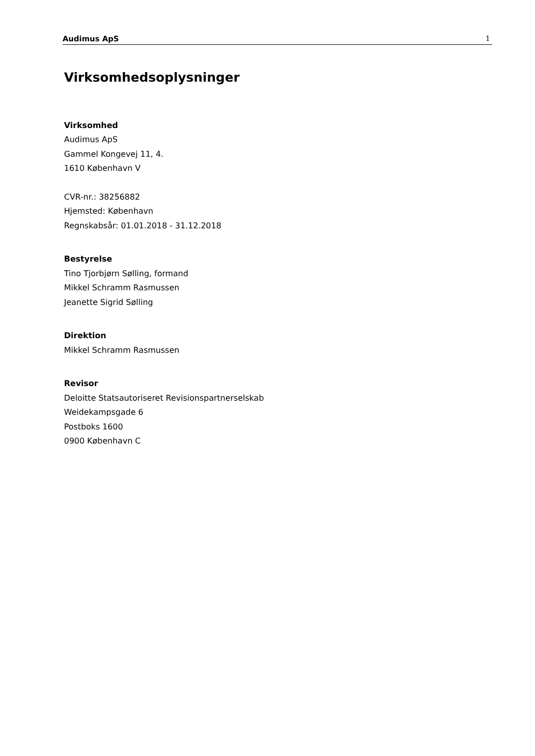Audimus ApS 1
Virksomhedsoplysninger
Virksomhed
Audimus ApS
Gammel Kongevej 11, 4.
1610 København V
CVR-nr.: 38256882
Hjemsted: København
Regnskabsår: 01.01.2018 - 31.12.2018
Bestyrelse
Tino Tjorbjørn Sølling, formand
Mikkel Schramm Rasmussen
Jeanette Sigrid Sølling
Direktion
Mikkel Schramm Rasmussen
Revisor
Deloitte Statsautoriseret Revisionspartnerselskab
Weidekampsgade 6
Postboks 1600
0900 København C